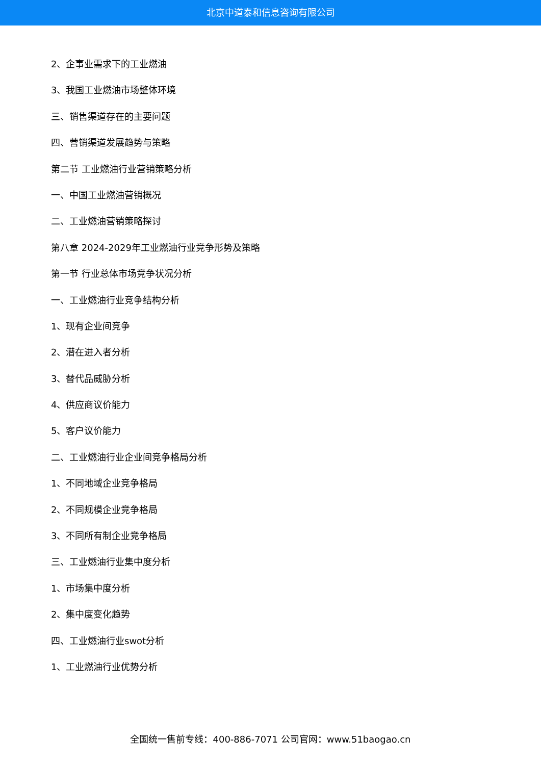北京中道泰和信息咨询有限公司
2、企事业需求下的工业燃油
3、我国工业燃油市场整体环境
三、销售渠道存在的主要问题
四、营销渠道发展趋势与策略
第二节 工业燃油行业营销策略分析
一、中国工业燃油营销概况
二、工业燃油营销策略探讨
第八章 2024-2029年工业燃油行业竞争形势及策略
第一节 行业总体市场竞争状况分析
一、工业燃油行业竞争结构分析
1、现有企业间竞争
2、潜在进入者分析
3、替代品威胁分析
4、供应商议价能力
5、客户议价能力
二、工业燃油行业企业间竞争格局分析
1、不同地域企业竞争格局
2、不同规模企业竞争格局
3、不同所有制企业竞争格局
三、工业燃油行业集中度分析
1、市场集中度分析
2、集中度变化趋势
四、工业燃油行业swot分析
1、工业燃油行业优势分析
全国统一售前专线：400-886-7071 公司官网：www.51baogao.cn